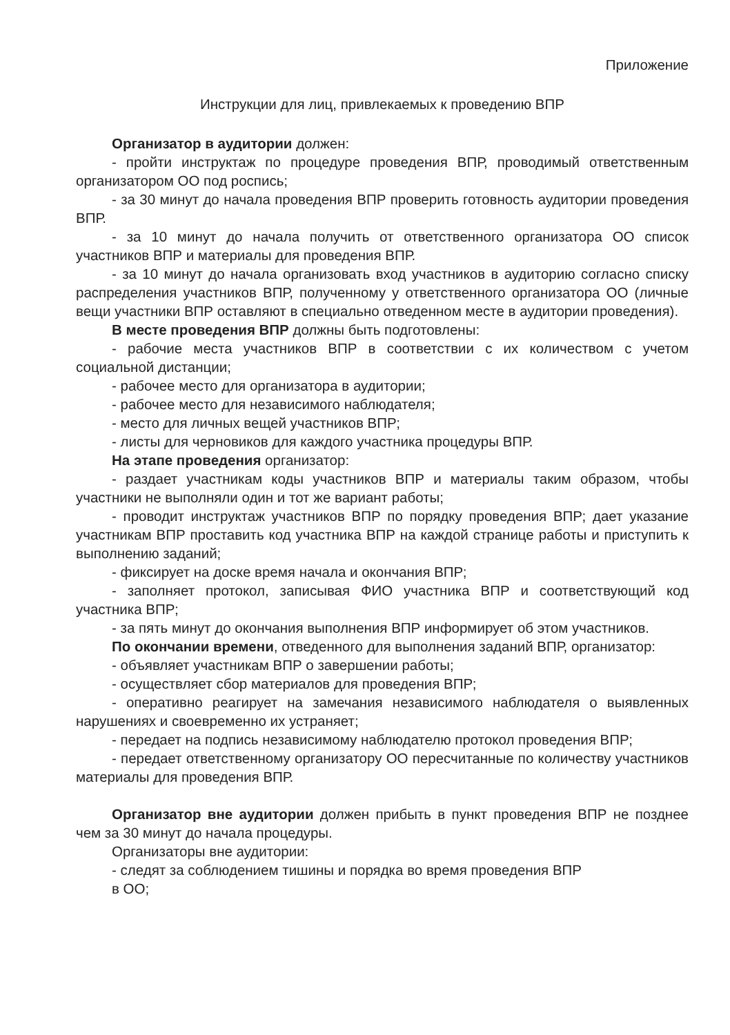Приложение
Инструкции для лиц, привлекаемых к проведению ВПР
Организатор в аудитории должен:
- пройти инструктаж по процедуре проведения ВПР, проводимый ответственным организатором ОО под роспись;
- за 30 минут до начала проведения ВПР проверить готовность аудитории проведения ВПР.
- за 10 минут до начала получить от ответственного организатора ОО список участников ВПР и материалы для проведения ВПР.
- за 10 минут до начала организовать вход участников в аудиторию согласно списку распределения участников ВПР, полученному у ответственного организатора ОО (личные вещи участники ВПР оставляют в специально отведенном месте в аудитории проведения).
В месте проведения ВПР должны быть подготовлены:
- рабочие места участников ВПР в соответствии с их количеством с учетом социальной дистанции;
- рабочее место для организатора в аудитории;
- рабочее место для независимого наблюдателя;
- место для личных вещей участников ВПР;
- листы для черновиков для каждого участника процедуры ВПР.
На этапе проведения организатор:
- раздает участникам коды участников ВПР и материалы таким образом, чтобы участники не выполняли один и тот же вариант работы;
- проводит инструктаж участников ВПР по порядку проведения ВПР; дает указание участникам ВПР проставить код участника ВПР на каждой странице работы и приступить к выполнению заданий;
- фиксирует на доске время начала и окончания ВПР;
- заполняет протокол, записывая ФИО участника ВПР и соответствующий код участника ВПР;
- за пять минут до окончания выполнения ВПР информирует об этом участников.
По окончании времени, отведенного для выполнения заданий ВПР, организатор:
- объявляет участникам ВПР о завершении работы;
- осуществляет сбор материалов для проведения ВПР;
- оперативно реагирует на замечания независимого наблюдателя о выявленных нарушениях и своевременно их устраняет;
- передает на подпись независимому наблюдателю протокол проведения ВПР;
- передает ответственному организатору ОО пересчитанные по количеству участников материалы для проведения ВПР.
Организатор вне аудитории должен прибыть в пункт проведения ВПР не позднее чем за 30 минут до начала процедуры.
Организаторы вне аудитории:
- следят за соблюдением тишины и порядка во время проведения ВПР
в ОО;